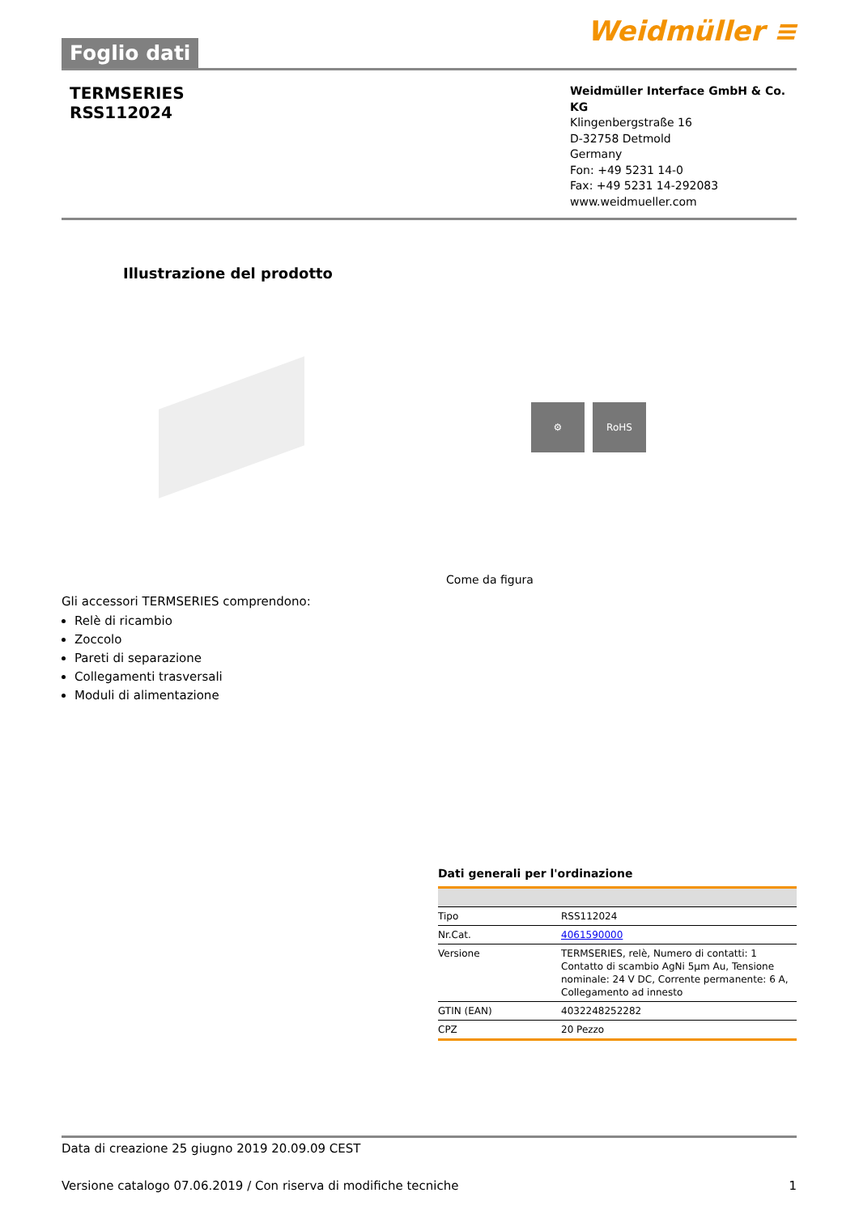Foglio dati
Weidmüller ≡
TERMSERIES
RSS112024
Weidmüller Interface GmbH & Co. KG
Klingenbergstraße 16
D-32758 Detmold
Germany
Fon: +49 5231 14-0
Fax: +49 5231 14-292083
www.weidmueller.com
Illustrazione del prodotto
⚙ RoHS
Come da figura
Gli accessori TERMSERIES comprendono:
Relè di ricambio
Zoccolo
Pareti di separazione
Collegamenti trasversali
Moduli di alimentazione
Dati generali per l'ordinazione
| Tipo | RSS112024 |
| Nr.Cat. | 4061590000 |
| Versione | TERMSERIES, relè, Numero di contatti: 1 Contatto di scambio AgNi 5µm Au, Tensione nominale: 24 V DC, Corrente permanente: 6 A, Collegamento ad innesto |
| GTIN (EAN) | 4032248252282 |
| CPZ | 20 Pezzo |
Data di creazione 25 giugno 2019 20.09.09 CEST
Versione catalogo 07.06.2019 / Con riserva di modifiche tecniche 1